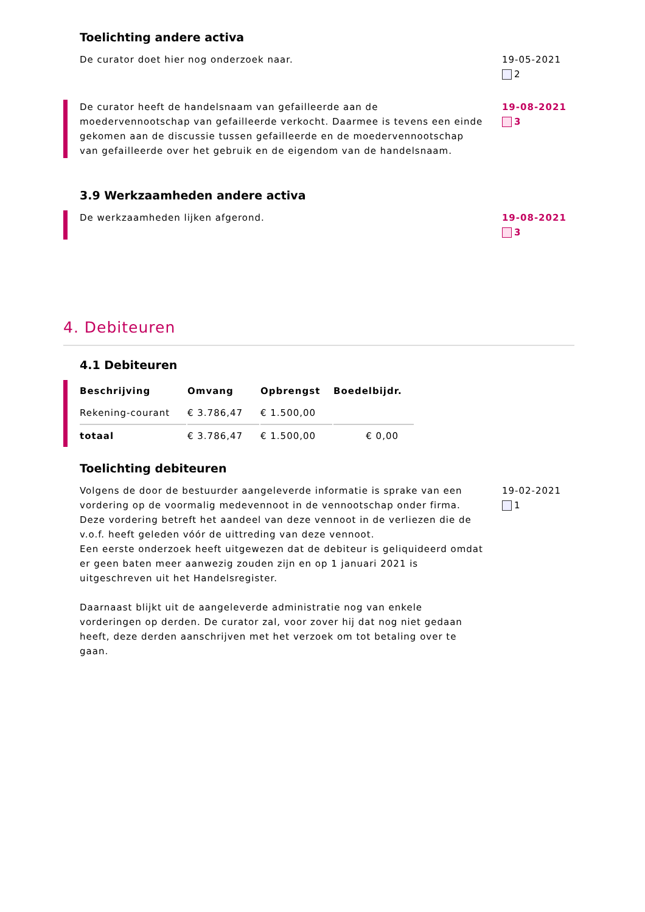Toelichting andere activa
De curator doet hier nog onderzoek naar. 19-05-2021
2
De curator heeft de handelsnaam van gefailleerde aan de moedervennootschap van gefailleerde verkocht. Daarmee is tevens een einde gekomen aan de discussie tussen gefailleerde en de moedervennootschap van gefailleerde over het gebruik en de eigendom van de handelsnaam.
19-08-2021
3
3.9 Werkzaamheden andere activa
De werkzaamheden lijken afgerond. 19-08-2021
3
4. Debiteuren
4.1 Debiteuren
| Beschrijving | Omvang | Opbrengst | Boedelbijdr. |
| --- | --- | --- | --- |
| Rekening-courant | € 3.786,47 | € 1.500,00 | |
| totaal | € 3.786,47 | € 1.500,00 | € 0,00 |
Toelichting debiteuren
Volgens de door de bestuurder aangeleverde informatie is sprake van een vordering op de voormalig medevennoot in de vennootschap onder firma. Deze vordering betreft het aandeel van deze vennoot in de verliezen die de v.o.f. heeft geleden vóór de uittreding van deze vennoot.
Een eerste onderzoek heeft uitgewezen dat de debiteur is geliquideerd omdat er geen baten meer aanwezig zouden zijn en op 1 januari 2021 is uitgeschreven uit het Handelsregister.
Daarnaast blijkt uit de aangeleverde administratie nog van enkele vorderingen op derden. De curator zal, voor zover hij dat nog niet gedaan heeft, deze derden aanschrijven met het verzoek om tot betaling over te gaan.
19-02-2021
1